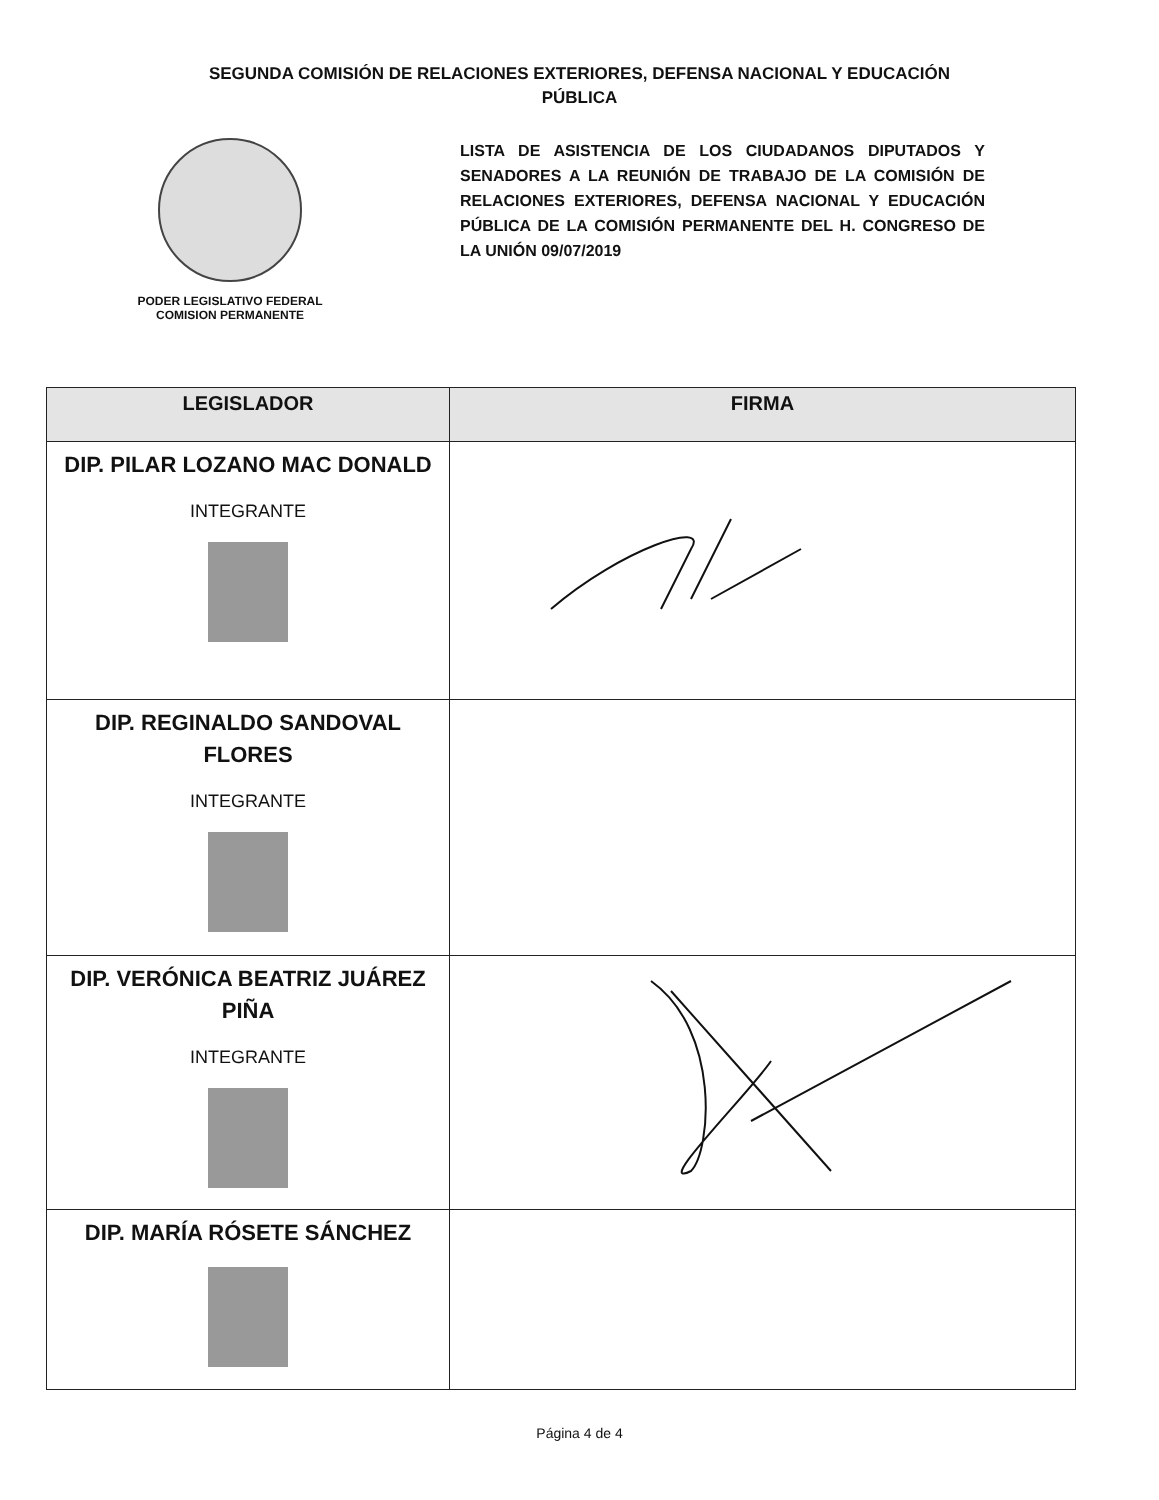SEGUNDA COMISIÓN DE RELACIONES EXTERIORES, DEFENSA NACIONAL Y EDUCACIÓN PÚBLICA
PODER LEGISLATIVO FEDERAL
COMISION PERMANENTE
LISTA DE ASISTENCIA DE LOS CIUDADANOS DIPUTADOS Y SENADORES A LA REUNIÓN DE TRABAJO DE LA COMISIÓN DE RELACIONES EXTERIORES, DEFENSA NACIONAL Y EDUCACIÓN PÚBLICA DE LA COMISIÓN PERMANENTE DEL H. CONGRESO DE LA UNIÓN 09/07/2019
| LEGISLADOR | FIRMA |
| --- | --- |
| DIP. PILAR LOZANO MAC DONALD INTEGRANTE | |
| DIP. REGINALDO SANDOVAL FLORES INTEGRANTE | |
| DIP. VERÓNICA BEATRIZ JUÁREZ PIÑA INTEGRANTE | |
| DIP. MARÍA RÓSETE SÁNCHEZ | |
Página 4 de 4